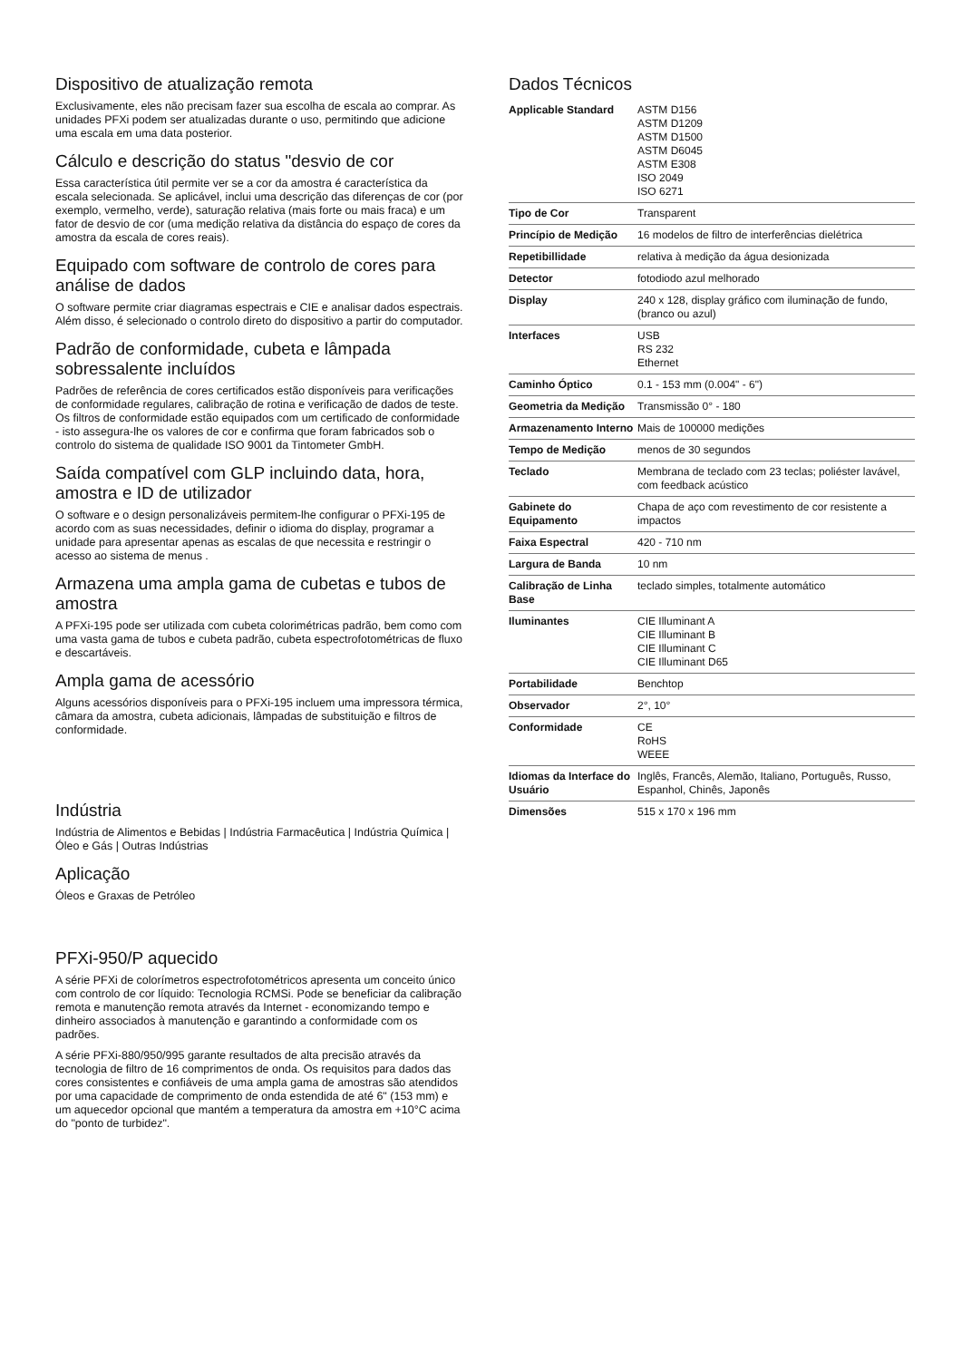Dispositivo de atualização remota
Exclusivamente, eles não precisam fazer sua escolha de escala ao comprar. As unidades PFXi podem ser atualizadas durante o uso, permitindo que adicione uma escala em uma data posterior.
Cálculo e descrição do status "desvio de cor
Essa característica útil permite ver se a cor da amostra é característica da escala selecionada. Se aplicável, inclui uma descrição das diferenças de cor (por exemplo, vermelho, verde), saturação relativa (mais forte ou mais fraca) e um fator de desvio de cor (uma medição relativa da distância do espaço de cores da amostra da escala de cores reais).
Equipado com software de controlo de cores para análise de dados
O software permite criar diagramas espectrais e CIE e analisar dados espectrais. Além disso, é selecionado o controlo direto do dispositivo a partir do computador.
Padrão de conformidade, cubeta e lâmpada sobressalente incluídos
Padrões de referência de cores certificados estão disponíveis para verificações de conformidade regulares, calibração de rotina e verificação de dados de teste. Os filtros de conformidade estão equipados com um certificado de conformidade - isto assegura-lhe os valores de cor e confirma que foram fabricados sob o controlo do sistema de qualidade ISO 9001 da Tintometer GmbH.
Saída compatível com GLP incluindo data, hora, amostra e ID de utilizador
O software e o design personalizáveis permitem-lhe configurar o PFXi-195 de acordo com as suas necessidades, definir o idioma do display, programar a unidade para apresentar apenas as escalas de que necessita e restringir o acesso ao sistema de menus .
Armazena uma ampla gama de cubetas e tubos de amostra
A PFXi-195 pode ser utilizada com cubeta colorimétricas padrão, bem como com uma vasta gama de tubos e cubeta padrão, cubeta espectrofotométricas de fluxo e descartáveis.
Ampla gama de acessório
Alguns acessórios disponíveis para o PFXi-195 incluem uma impressora térmica, câmara da amostra, cubeta adicionais, lâmpadas de substituição e filtros de conformidade.
Indústria
Indústria de Alimentos e Bebidas | Indústria Farmacêutica | Indústria Química | Óleo e Gás | Outras Indústrias
Aplicação
Óleos e Graxas de Petróleo
PFXi-950/P aquecido
A série PFXi de colorímetros espectrofotométricos apresenta um conceito único com controlo de cor líquido: Tecnologia RCMSi. Pode se beneficiar da calibração remota e manutenção remota através da Internet - economizando tempo e dinheiro associados à manutenção e garantindo a conformidade com os padrões.
A série PFXi-880/950/995 garante resultados de alta precisão através da tecnologia de filtro de 16 comprimentos de onda. Os requisitos para dados das cores consistentes e confiáveis de uma ampla gama de amostras são atendidos por uma capacidade de comprimento de onda estendida de até 6" (153 mm) e um aquecedor opcional que mantém a temperatura da amostra em +10°C acima do "ponto de turbidez".
Dados Técnicos
| Applicable Standard | ASTM D156 ASTM D1209 ASTM D1500 ASTM D6045 ASTM E308 ISO 2049 ISO 6271 |
| Tipo de Cor | Transparent |
| Princípio de Medição | 16 modelos de filtro de interferências dielétrica |
| Repetibillidade | relativa à medição da água desionizada |
| Detector | fotodiodo azul melhorado |
| Display | 240 x 128, display gráfico com iluminação de fundo, (branco ou azul) |
| Interfaces | USB RS 232 Ethernet |
| Caminho Óptico | 0.1 - 153 mm (0.004" - 6") |
| Geometria da Medição | Transmissão 0° - 180 |
| Armazenamento Interno | Mais de 100000 medições |
| Tempo de Medição | menos de 30 segundos |
| Teclado | Membrana de teclado com 23 teclas; poliéster lavável, com feedback acústico |
| Gabinete do Equipamento | Chapa de aço com revestimento de cor resistente a impactos |
| Faixa Espectral | 420 - 710 nm |
| Largura de Banda | 10 nm |
| Calibração de Linha Base | teclado simples, totalmente automático |
| Iluminantes | CIE Illuminant A CIE Illuminant B CIE Illuminant C CIE Illuminant D65 |
| Portabilidade | Benchtop |
| Observador | 2°, 10° |
| Conformidade | CE RoHS WEEE |
| Idiomas da Interface do Usuário | Inglês, Francês, Alemão, Italiano, Português, Russo, Espanhol, Chinês, Japonês |
| Dimensões | 515 x 170 x 196 mm |